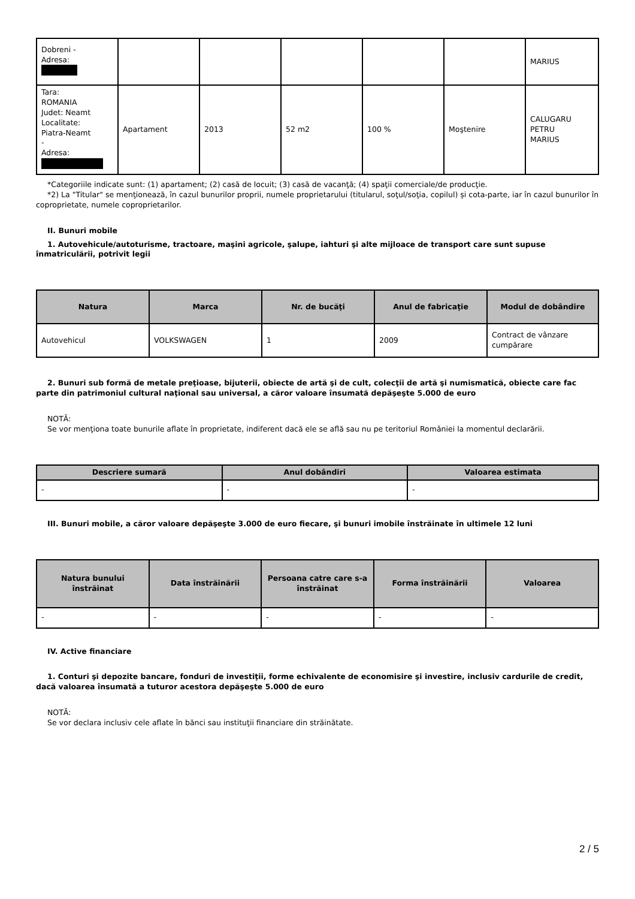| Dobreni - Adresa: | | | | | | MARIUS |
| Tara: ROMANIA Judet: Neamt Localitate: Piatra-Neamt - Adresa: | Apartament | 2013 | 52 m2 | 100 % | Moştenire | CALUGARU PETRU MARIUS |
*Categoriile indicate sunt: (1) apartament; (2) casă de locuit; (3) casă de vacanţă; (4) spaţii comerciale/de producţie.
*2) La "Titular" se menţionează, în cazul bunurilor proprii, numele proprietarului (titularul, soţul/soţia, copilul) și cota-parte, iar în cazul bunurilor în coproprietate, numele coproprietarilor.
II. Bunuri mobile
1. Autovehicule/autoturisme, tractoare, maşini agricole, şalupe, iahturi şi alte mijloace de transport care sunt supuse înmatriculării, potrivit legii
| Natura | Marca | Nr. de bucăţi | Anul de fabricaţie | Modul de dobândire |
| --- | --- | --- | --- | --- |
| Autovehicul | VOLKSWAGEN | 1 | 2009 | Contract de vânzare cumpărare |
2. Bunuri sub formă de metale preţioase, bijuterii, obiecte de artă şi de cult, colecţii de artă şi numismatică, obiecte care fac parte din patrimoniul cultural naţional sau universal, a căror valoare însumată depăşeşte 5.000 de euro
NOTĂ:
Se vor menţiona toate bunurile aflate în proprietate, indiferent dacă ele se află sau nu pe teritoriul României la momentul declarării.
| Descriere sumară | Anul dobândiri | Valoarea estimata |
| --- | --- | --- |
| - | - | - |
III. Bunuri mobile, a căror valoare depăşeşte 3.000 de euro fiecare, şi bunuri imobile înstrăinate în ultimele 12 luni
| Natura bunului înstrăinat | Data înstrăinării | Persoana catre care s-a înstrăinat | Forma înstrăinării | Valoarea |
| --- | --- | --- | --- | --- |
| - | - | - | - | - |
IV. Active financiare
1. Conturi şi depozite bancare, fonduri de investiţii, forme echivalente de economisire şi investire, inclusiv cardurile de credit, dacă valoarea însumată a tuturor acestora depăşeşte 5.000 de euro
NOTĂ:
Se vor declara inclusiv cele aflate în bănci sau instituţii financiare din străinătate.
2 / 5